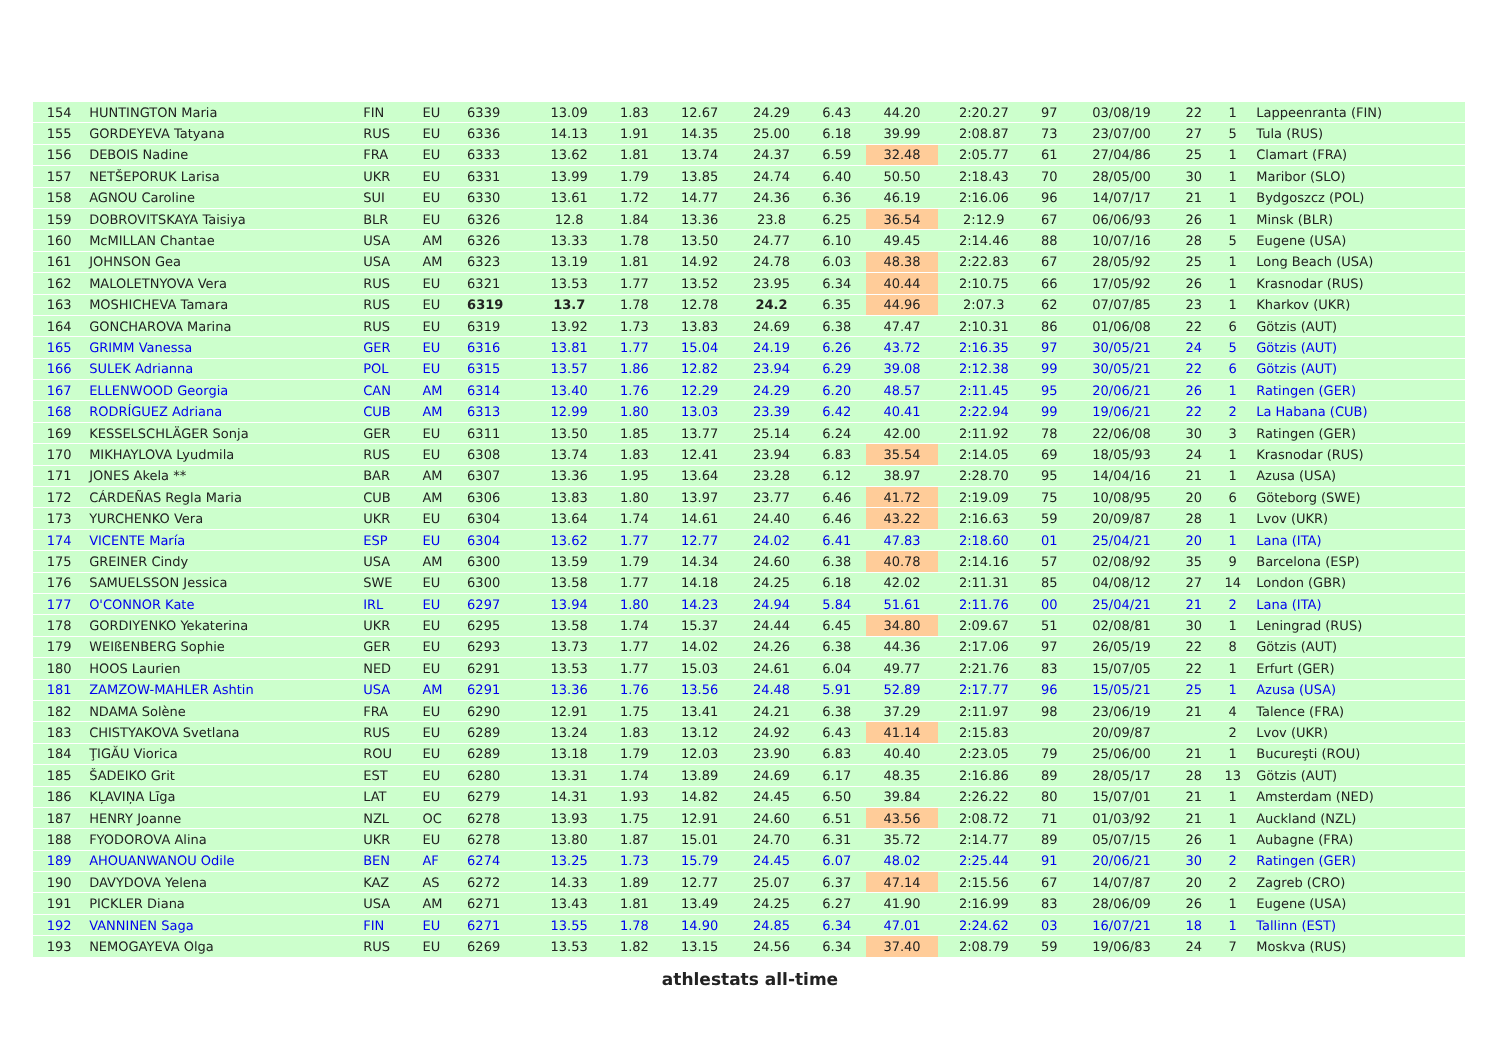| 154 | HUNTINGTON Maria | FIN | EU | 6339 | 13.09 | 1.83 | 12.67 | 24.29 | 6.43 | 44.20 | 2:20.27 | 97 | 03/08/19 | 22 | 1 | Lappeenranta (FIN) |
| 155 | GORDEYEVA Tatyana | RUS | EU | 6336 | 14.13 | 1.91 | 14.35 | 25.00 | 6.18 | 39.99 | 2:08.87 | 73 | 23/07/00 | 27 | 5 | Tula (RUS) |
| 156 | DEBOIS Nadine | FRA | EU | 6333 | 13.62 | 1.81 | 13.74 | 24.37 | 6.59 | 32.48 | 2:05.77 | 61 | 27/04/86 | 25 | 1 | Clamart (FRA) |
| 157 | NETŠEPORUK Larisa | UKR | EU | 6331 | 13.99 | 1.79 | 13.85 | 24.74 | 6.40 | 50.50 | 2:18.43 | 70 | 28/05/00 | 30 | 1 | Maribor (SLO) |
| 158 | AGNOU Caroline | SUI | EU | 6330 | 13.61 | 1.72 | 14.77 | 24.36 | 6.36 | 46.19 | 2:16.06 | 96 | 14/07/17 | 21 | 1 | Bydgoszcz (POL) |
| 159 | DOBROVITSKAYA Taisiya | BLR | EU | 6326 | 12.8 | 1.84 | 13.36 | 23.8 | 6.25 | 36.54 | 2:12.9 | 67 | 06/06/93 | 26 | 1 | Minsk (BLR) |
| 160 | McMILLAN Chantae | USA | AM | 6326 | 13.33 | 1.78 | 13.50 | 24.77 | 6.10 | 49.45 | 2:14.46 | 88 | 10/07/16 | 28 | 5 | Eugene (USA) |
| 161 | JOHNSON Gea | USA | AM | 6323 | 13.19 | 1.81 | 14.92 | 24.78 | 6.03 | 48.38 | 2:22.83 | 67 | 28/05/92 | 25 | 1 | Long Beach (USA) |
| 162 | MALOLETNYOVA Vera | RUS | EU | 6321 | 13.53 | 1.77 | 13.52 | 23.95 | 6.34 | 40.44 | 2:10.75 | 66 | 17/05/92 | 26 | 1 | Krasnodar (RUS) |
| 163 | MOSHICHEVA Tamara | RUS | EU | 6319 | 13.7 | 1.78 | 12.78 | 24.2 | 6.35 | 44.96 | 2:07.3 | 62 | 07/07/85 | 23 | 1 | Kharkov (UKR) |
| 164 | GONCHAROVA Marina | RUS | EU | 6319 | 13.92 | 1.73 | 13.83 | 24.69 | 6.38 | 47.47 | 2:10.31 | 86 | 01/06/08 | 22 | 6 | Götzis (AUT) |
| 165 | GRIMM Vanessa | GER | EU | 6316 | 13.81 | 1.77 | 15.04 | 24.19 | 6.26 | 43.72 | 2:16.35 | 97 | 30/05/21 | 24 | 5 | Götzis (AUT) |
| 166 | SULEK Adrianna | POL | EU | 6315 | 13.57 | 1.86 | 12.82 | 23.94 | 6.29 | 39.08 | 2:12.38 | 99 | 30/05/21 | 22 | 6 | Götzis (AUT) |
| 167 | ELLENWOOD Georgia | CAN | AM | 6314 | 13.40 | 1.76 | 12.29 | 24.29 | 6.20 | 48.57 | 2:11.45 | 95 | 20/06/21 | 26 | 1 | Ratingen (GER) |
| 168 | RODRÍGUEZ Adriana | CUB | AM | 6313 | 12.99 | 1.80 | 13.03 | 23.39 | 6.42 | 40.41 | 2:22.94 | 99 | 19/06/21 | 22 | 2 | La Habana (CUB) |
| 169 | KESSELSCHLÄGER Sonja | GER | EU | 6311 | 13.50 | 1.85 | 13.77 | 25.14 | 6.24 | 42.00 | 2:11.92 | 78 | 22/06/08 | 30 | 3 | Ratingen (GER) |
| 170 | MIKHAYLOVA Lyudmila | RUS | EU | 6308 | 13.74 | 1.83 | 12.41 | 23.94 | 6.83 | 35.54 | 2:14.05 | 69 | 18/05/93 | 24 | 1 | Krasnodar (RUS) |
| 171 | JONES Akela ** | BAR | AM | 6307 | 13.36 | 1.95 | 13.64 | 23.28 | 6.12 | 38.97 | 2:28.70 | 95 | 14/04/16 | 21 | 1 | Azusa (USA) |
| 172 | CÁRDEÑAS Regla Maria | CUB | AM | 6306 | 13.83 | 1.80 | 13.97 | 23.77 | 6.46 | 41.72 | 2:19.09 | 75 | 10/08/95 | 20 | 6 | Göteborg (SWE) |
| 173 | YURCHENKO Vera | UKR | EU | 6304 | 13.64 | 1.74 | 14.61 | 24.40 | 6.46 | 43.22 | 2:16.63 | 59 | 20/09/87 | 28 | 1 | Lvov (UKR) |
| 174 | VICENTE María | ESP | EU | 6304 | 13.62 | 1.77 | 12.77 | 24.02 | 6.41 | 47.83 | 2:18.60 | 01 | 25/04/21 | 20 | 1 | Lana (ITA) |
| 175 | GREINER Cindy | USA | AM | 6300 | 13.59 | 1.79 | 14.34 | 24.60 | 6.38 | 40.78 | 2:14.16 | 57 | 02/08/92 | 35 | 9 | Barcelona (ESP) |
| 176 | SAMUELSSON Jessica | SWE | EU | 6300 | 13.58 | 1.77 | 14.18 | 24.25 | 6.18 | 42.02 | 2:11.31 | 85 | 04/08/12 | 27 | 14 | London (GBR) |
| 177 | O'CONNOR Kate | IRL | EU | 6297 | 13.94 | 1.80 | 14.23 | 24.94 | 5.84 | 51.61 | 2:11.76 | 00 | 25/04/21 | 21 | 2 | Lana (ITA) |
| 178 | GORDIYENKO Yekaterina | UKR | EU | 6295 | 13.58 | 1.74 | 15.37 | 24.44 | 6.45 | 34.80 | 2:09.67 | 51 | 02/08/81 | 30 | 1 | Leningrad (RUS) |
| 179 | WEIßENBERG Sophie | GER | EU | 6293 | 13.73 | 1.77 | 14.02 | 24.26 | 6.38 | 44.36 | 2:17.06 | 97 | 26/05/19 | 22 | 8 | Götzis (AUT) |
| 180 | HOOS Laurien | NED | EU | 6291 | 13.53 | 1.77 | 15.03 | 24.61 | 6.04 | 49.77 | 2:21.76 | 83 | 15/07/05 | 22 | 1 | Erfurt (GER) |
| 181 | ZAMZOW-MAHLER Ashtin | USA | AM | 6291 | 13.36 | 1.76 | 13.56 | 24.48 | 5.91 | 52.89 | 2:17.77 | 96 | 15/05/21 | 25 | 1 | Azusa (USA) |
| 182 | NDAMA Solène | FRA | EU | 6290 | 12.91 | 1.75 | 13.41 | 24.21 | 6.38 | 37.29 | 2:11.97 | 98 | 23/06/19 | 21 | 4 | Talence (FRA) |
| 183 | CHISTYAKOVA Svetlana | RUS | EU | 6289 | 13.24 | 1.83 | 13.12 | 24.92 | 6.43 | 41.14 | 2:15.83 | | 20/09/87 | | 2 | Lvov (UKR) |
| 184 | ŢIGĂU Viorica | ROU | EU | 6289 | 13.18 | 1.79 | 12.03 | 23.90 | 6.83 | 40.40 | 2:23.05 | 79 | 25/06/00 | 21 | 1 | Bucureşti (ROU) |
| 185 | ŠADEIKO Grit | EST | EU | 6280 | 13.31 | 1.74 | 13.89 | 24.69 | 6.17 | 48.35 | 2:16.86 | 89 | 28/05/17 | 28 | 13 | Götzis (AUT) |
| 186 | KĻAVIŅA Līga | LAT | EU | 6279 | 14.31 | 1.93 | 14.82 | 24.45 | 6.50 | 39.84 | 2:26.22 | 80 | 15/07/01 | 21 | 1 | Amsterdam (NED) |
| 187 | HENRY Joanne | NZL | OC | 6278 | 13.93 | 1.75 | 12.91 | 24.60 | 6.51 | 43.56 | 2:08.72 | 71 | 01/03/92 | 21 | 1 | Auckland (NZL) |
| 188 | FYODOROVA Alina | UKR | EU | 6278 | 13.80 | 1.87 | 15.01 | 24.70 | 6.31 | 35.72 | 2:14.77 | 89 | 05/07/15 | 26 | 1 | Aubagne (FRA) |
| 189 | AHOUANWANOU Odile | BEN | AF | 6274 | 13.25 | 1.73 | 15.79 | 24.45 | 6.07 | 48.02 | 2:25.44 | 91 | 20/06/21 | 30 | 2 | Ratingen (GER) |
| 190 | DAVYDOVA Yelena | KAZ | AS | 6272 | 14.33 | 1.89 | 12.77 | 25.07 | 6.37 | 47.14 | 2:15.56 | 67 | 14/07/87 | 20 | 2 | Zagreb (CRO) |
| 191 | PICKLER Diana | USA | AM | 6271 | 13.43 | 1.81 | 13.49 | 24.25 | 6.27 | 41.90 | 2:16.99 | 83 | 28/06/09 | 26 | 1 | Eugene (USA) |
| 192 | VANNINEN Saga | FIN | EU | 6271 | 13.55 | 1.78 | 14.90 | 24.85 | 6.34 | 47.01 | 2:24.62 | 03 | 16/07/21 | 18 | 1 | Tallinn (EST) |
| 193 | NEMOGAYEVA Olga | RUS | EU | 6269 | 13.53 | 1.82 | 13.15 | 24.56 | 6.34 | 37.40 | 2:08.79 | 59 | 19/06/83 | 24 | 7 | Moskva (RUS) |
athlestats all-time